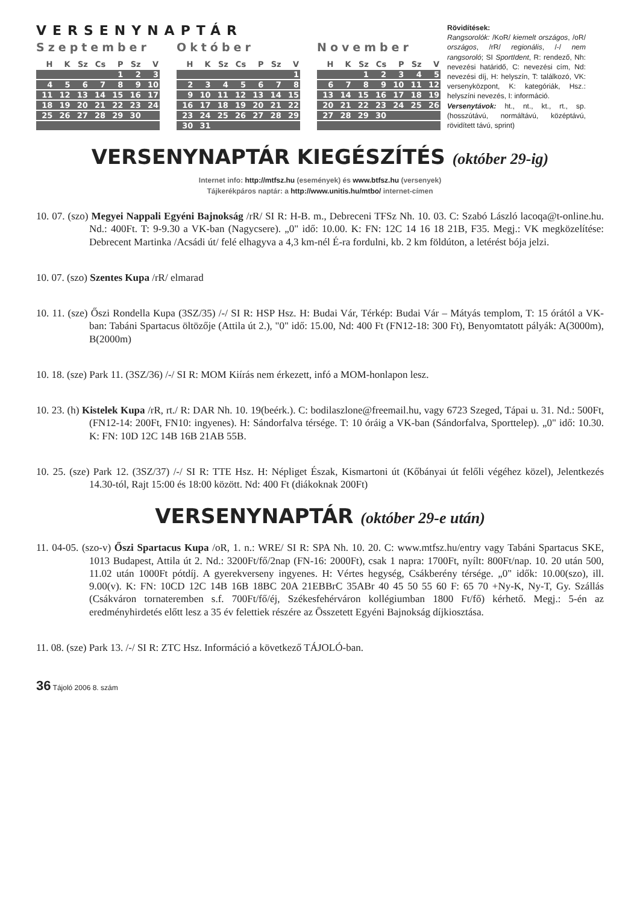VERSENYNAPTÁR
Szeptember
| H | K | Sz | Cs | P | Sz | V |
| --- | --- | --- | --- | --- | --- | --- |
| | | | | 1 | 2 | 3 |
| 4 | 5 | 6 | 7 | 8 | 9 | 10 |
| 11 | 12 | 13 | 14 | 15 | 16 | 17 |
| 18 | 19 | 20 | 21 | 22 | 23 | 24 |
| 25 | 26 | 27 | 28 | 29 | 30 | |
Október
| H | K | Sz | Cs | P | Sz | V |
| --- | --- | --- | --- | --- | --- | --- |
| | | | | | | 1 |
| 2 | 3 | 4 | 5 | 6 | 7 | 8 |
| 9 | 10 | 11 | 12 | 13 | 14 | 15 |
| 16 | 17 | 18 | 19 | 20 | 21 | 22 |
| 23 | 24 | 25 | 26 | 27 | 28 | 29 |
| 30 | 31 | | | | | |
November
| H | K | Sz | Cs | P | Sz | V |
| --- | --- | --- | --- | --- | --- | --- |
| | | 1 | 2 | 3 | 4 | 5 |
| 6 | 7 | 8 | 9 | 10 | 11 | 12 |
| 13 | 14 | 15 | 16 | 17 | 18 | 19 |
| 20 | 21 | 22 | 23 | 24 | 25 | 26 |
| 27 | 28 | 29 | 30 | | | |
Rövidítések:
Rangsorolók: /KoR/ kiemelt országos, /oR/ országos, /rR/ regionális, /-/ nem rangsoroló; SI SportIdent, R: rendező, Nh: nevezési határidő, C: nevezési cím, Nd: nevezési díj, H: helyszín, T: találkozó, VK: versenyközpont, K: kategóriák, Hsz.: helyszíni nevezés, I: információ.
Versenytávok: ht., nt., kt., rt., sp. (hosszútávú, normáltávú, középtávú, rövidített távú, sprint)
VERSENYNAPTÁR KIEGÉSZÍTÉS (október 29-ig)
Internet info: http://mtfsz.hu (események) és www.btfsz.hu (versenyek)
Tájkerékpáros naptár: a http://www.unitis.hu/mtbo/ internet-címen
10. 07. (szo) Megyei Nappali Egyéni Bajnokság /rR/ SI R: H-B. m., Debreceni TFSz Nh. 10. 03. C: Szabó László lacoqa@t-online.hu. Nd.: 400Ft. T: 9-9.30 a VK-ban (Nagycsere). „0" idő: 10.00. K: FN: 12C 14 16 18 21B, F35. Megj.: VK megközelítése: Debrecent Martinka /Acsádi út/ felé elhagyva a 4,3 km-nél É-ra fordulni, kb. 2 km földúton, a letérést bója jelzi.
10. 07. (szo) Szentes Kupa /rR/ elmarad
10. 11. (sze) Őszi Rondella Kupa (3SZ/35) /-/ SI R: HSP Hsz. H: Budai Vár, Térkép: Budai Vár – Mátyás templom, T: 15 órától a VK-ban: Tabáni Spartacus öltözője (Attila út 2.), "0" idő: 15.00, Nd: 400 Ft (FN12-18: 300 Ft), Benyomtatott pályák: A(3000m), B(2000m)
10. 18. (sze) Park 11. (3SZ/36) /-/ SI R: MOM Kiírás nem érkezett, infó a MOM-honlapon lesz.
10. 23. (h) Kistelek Kupa /rR, rt./ R: DAR Nh. 10. 19(beérk.). C: bodilaszlone@freemail.hu, vagy 6723 Szeged, Tápai u. 31. Nd.: 500Ft, (FN12-14: 200Ft, FN10: ingyenes). H: Sándorfalva térsége. T: 10 óráig a VK-ban (Sándorfalva, Sporttelep). „0" idő: 10.30. K: FN: 10D 12C 14B 16B 21AB 55B.
10. 25. (sze) Park 12. (3SZ/37) /-/ SI R: TTE Hsz. H: Népliget Észak, Kismartoni út (Kőbányai út felőli végéhez közel), Jelentkezés 14.30-tól, Rajt 15:00 és 18:00 között. Nd: 400 Ft (diákoknak 200Ft)
VERSENYNAPTÁR (október 29-e után)
11. 04-05. (szo-v) Őszi Spartacus Kupa /oR, 1. n.: WRE/ SI R: SPA Nh. 10. 20. C: www.mtfsz.hu/entry vagy Tabáni Spartacus SKE, 1013 Budapest, Attila út 2. Nd.: 3200Ft/fő/2nap (FN-16: 2000Ft), csak 1 napra: 1700Ft, nyílt: 800Ft/nap. 10. 20 után 500, 11.02 után 1000Ft pótdíj. A gyerekverseny ingyenes. H: Vértes hegység, Csákberény térsége. „0" idők: 10.00(szo), ill. 9.00(v). K: FN: 10CD 12C 14B 16B 18BC 20A 21EBBrC 35ABr 40 45 50 55 60 F: 65 70 +Ny-K, Ny-T, Gy. Szállás (Csákváron tornateremben s.f. 700Ft/fő/éj, Székesfehérváron kollégiumban 1800 Ft/fő) kérhető. Megj.: 5-én az eredményhirdetés előtt lesz a 35 év felettiek részére az Összetett Egyéni Bajnokság díjkiosztása.
11. 08. (sze) Park 13. /-/ SI R: ZTC Hsz. Információ a következő TÁJOLÓ-ban.
36 Tájoló 2006 8. szám